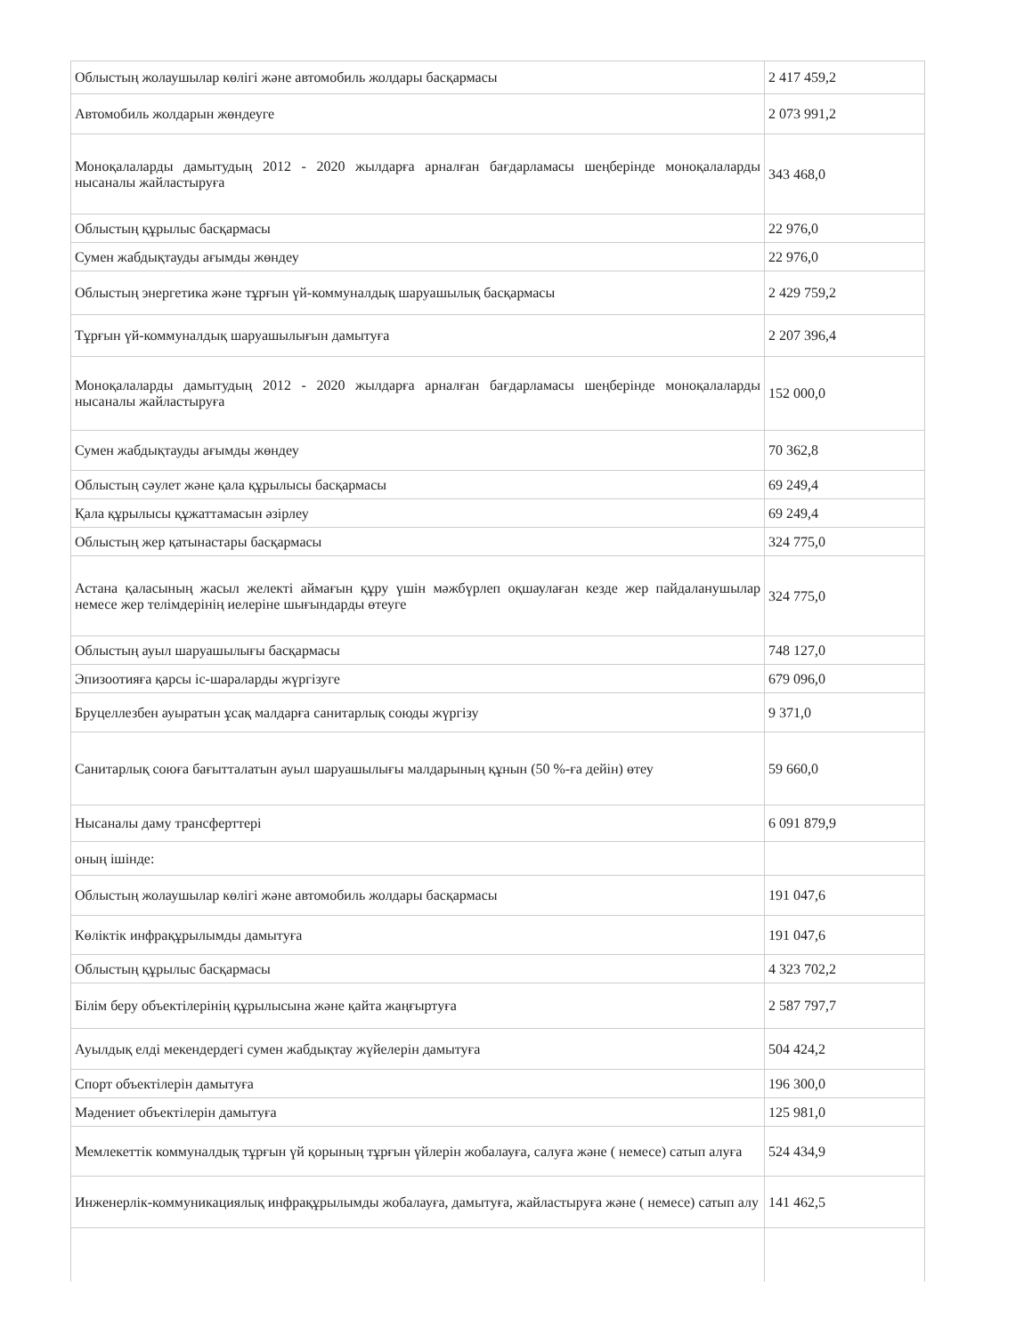| Облыстың жолаушылар көлігі және автомобиль жолдары басқармасы | 2 417 459,2 |
| Автомобиль жолдарын жөндеуге | 2 073 991,2 |
| Моноқалаларды дамытудың 2012 - 2020 жылдарға арналған бағдарламасы шеңберінде моноқалаларды нысаналы жайластыруға | 343 468,0 |
| Облыстың құрылыс басқармасы | 22 976,0 |
| Сумен жабдықтауды ағымды жөндеу | 22 976,0 |
| Облыстың энергетика және тұрғын үй-коммуналдық шаруашылық басқармасы | 2 429 759,2 |
| Тұрғын үй-коммуналдық шаруашылығын дамытуға | 2 207 396,4 |
| Моноқалаларды дамытудың 2012 - 2020 жылдарға арналған бағдарламасы шеңберінде моноқалаларды нысаналы жайластыруға | 152 000,0 |
| Сумен жабдықтауды ағымды жөндеу | 70 362,8 |
| Облыстың сәулет және қала құрылысы басқармасы | 69 249,4 |
| Қала құрылысы құжаттамасын әзірлеу | 69 249,4 |
| Облыстың жер қатынастары басқармасы | 324 775,0 |
| Астана қаласының жасыл желекті аймағын құру үшін мәжбүрлеп оқшаулаған кезде жер пайдаланушылар немесе жер телімдерінің иелеріне шығындарды өтеуге | 324 775,0 |
| Облыстың ауыл шаруашылығы басқармасы | 748 127,0 |
| Эпизоотияға қарсы іс-шараларды жүргізуге | 679 096,0 |
| Бруцеллезбен ауыратын ұсақ малдарға санитарлық союды жүргізу | 9 371,0 |
| Санитарлық союға бағытталатын ауыл шаруашылығы малдарының құнын (50 %-ға дейін) өтеу | 59 660,0 |
| Нысаналы даму трансферттері | 6 091 879,9 |
| оның ішінде: | |
| Облыстың жолаушылар көлігі және автомобиль жолдары басқармасы | 191 047,6 |
| Көліктік инфрақұрылымды дамытуға | 191 047,6 |
| Облыстың құрылыс басқармасы | 4 323 702,2 |
| Білім беру объектілерінің құрылысына және қайта жаңғыртуға | 2 587 797,7 |
| Ауылдық елді мекендердегі сумен жабдықтау жүйелерін дамытуға | 504 424,2 |
| Спорт объектілерін дамытуға | 196 300,0 |
| Мәдениет объектілерін дамытуға | 125 981,0 |
| Мемлекеттік коммуналдық тұрғын үй қорының тұрғын үйлерін жобалауға, салуға және ( немесе) сатып алуға | 524 434,9 |
| Инженерлік-коммуникациялық инфрақұрылымды жобалауға, дамытуға, жайластыруға және ( немесе) сатып алу | 141 462,5 |